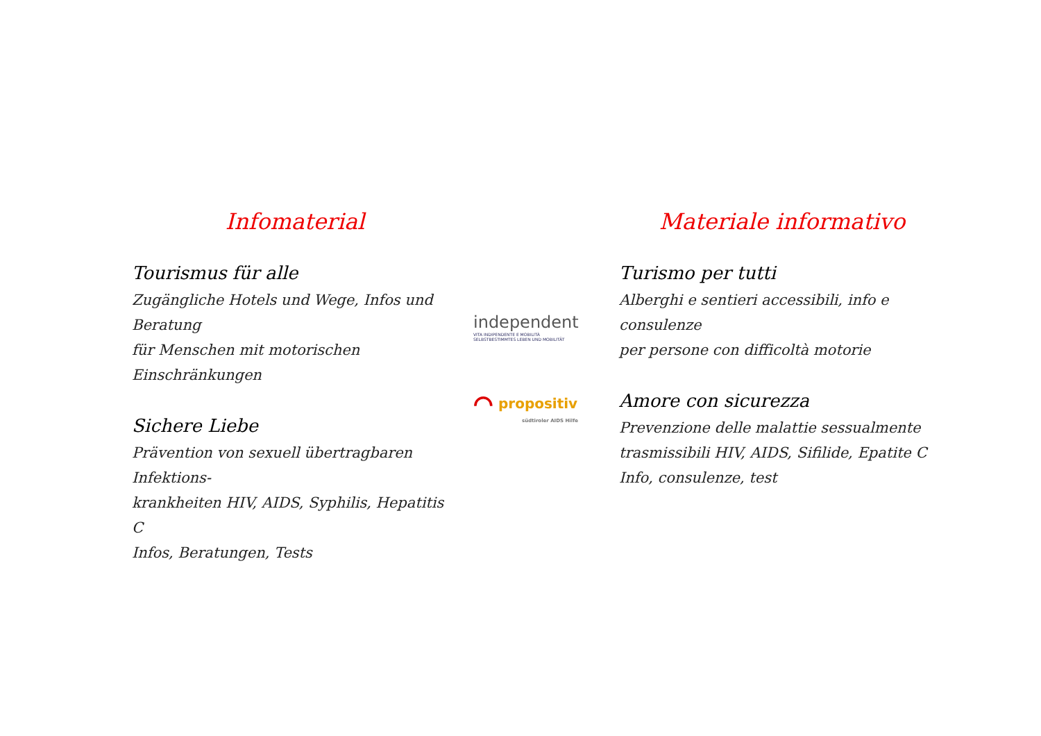Infomaterial
Tourismus für alle
Zugängliche Hotels und Wege, Infos und Beratung
für Menschen mit motorischen Einschränkungen
Sichere Liebe
Prävention von sexuell übertragbaren Infektions-
krankheiten HIV, AIDS, Syphilis, Hepatitis C
Infos, Beratungen, Tests
independent
VITA INDIPENDENTE E MOBILITÀ
SELBSTBESTIMMTES LEBEN UND MOBILITÄT
⌒ propositiv
südtiroler AIDS Hilfe
Materiale informativo
Turismo per tutti
Alberghi e sentieri accessibili, info e consulenze
per persone con difficoltà motorie
Amore con sicurezza
Prevenzione delle malattie sessualmente
trasmissibili HIV, AIDS, Sifilide, Epatite C
Info, consulenze, test